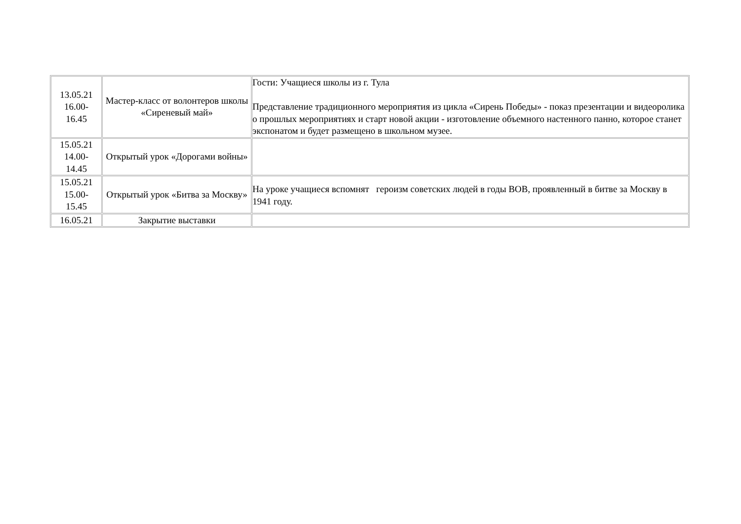| 13.05.21 16.00- 16.45 | Мастер-класс от волонтеров школы «Сиреневый май» | Гости: Учащиеся школы из г. Тула Представление традиционного мероприятия из цикла «Сирень Победы» - показ презентации и видеоролика о прошлых мероприятиях и старт новой акции - изготовление объемного настенного панно, которое станет экспонатом и будет размещено в школьном музее. |
| 15.05.21 14.00- 14.45 | Открытый урок «Дорогами войны» | |
| 15.05.21 15.00- 15.45 | Открытый урок «Битва за Москву» | На уроке учащиеся вспомнят героизм советских людей в годы ВОВ, проявленный в битве за Москву в 1941 году. |
| 16.05.21 | Закрытие выставки | |